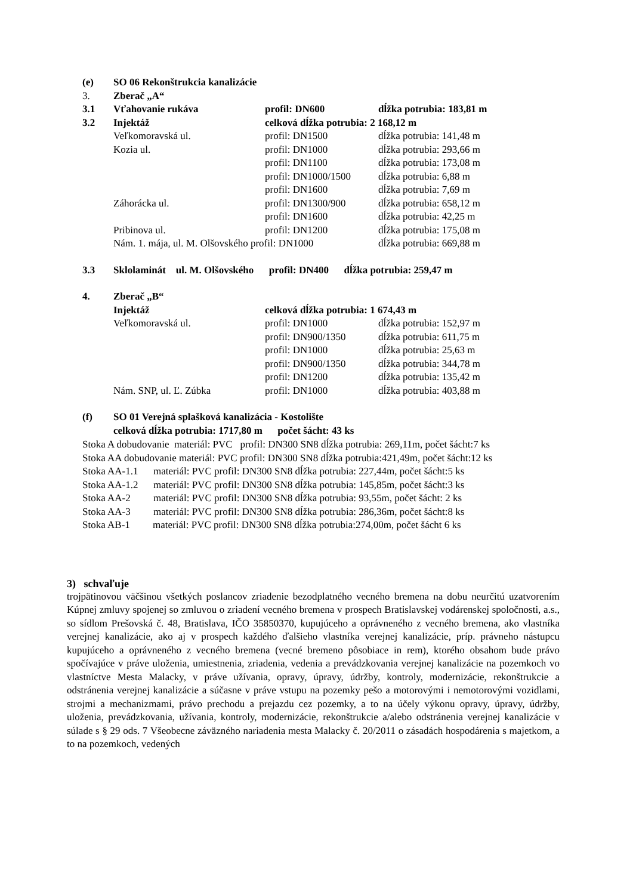| (e) | SO 06 Rekonštrukcia kanalizácie | | |
| 3. | Zberač „A“ | | |
| 3.1 | Vťahovanie rukáva | profil: DN600 | dĺžka potrubia: 183,81 m |
| 3.2 | Injektáž | celková dĺžka potrubia: 2 168,12 m | |
| | Veľkomoravská ul. | profil: DN1500 | dĺžka potrubia: 141,48 m |
| | Kozia ul. | profil: DN1000 | dĺžka potrubia: 293,66 m |
| | | profil: DN1100 | dĺžka potrubia: 173,08 m |
| | | profil: DN1000/1500 | dĺžka potrubia: 6,88 m |
| | | profil: DN1600 | dĺžka potrubia: 7,69 m |
| | Záhorácka ul. | profil: DN1300/900 | dĺžka potrubia: 658,12 m |
| | | profil: DN1600 | dĺžka potrubia: 42,25 m |
| | Pribinova ul. | profil: DN1200 | dĺžka potrubia: 175,08 m |
| | Nám. 1. mája, ul. M. Olšovského profil: DN1000 | | dĺžka potrubia: 669,88 m |
| 3.3 | Sklolaminát ul. M. Olšovského profil: DN400 dĺžka potrubia: 259,47 m | | |
| 4. | Zberač „B“ | | |
| | Injektáž | celková dĺžka potrubia: 1 674,43 m | |
| | Veľkomoravská ul. | profil: DN1000 | dĺžka potrubia: 152,97 m |
| | | profil: DN900/1350 | dĺžka potrubia: 611,75 m |
| | | profil: DN1000 | dĺžka potrubia: 25,63 m |
| | | profil: DN900/1350 | dĺžka potrubia: 344,78 m |
| | | profil: DN1200 | dĺžka potrubia: 135,42 m |
| | Nám. SNP, ul. Ľ. Zúbka | profil: DN1000 | dĺžka potrubia: 403,88 m |
| (f) | SO 01 Verejná splašková kanalizácia - Kostolište | | |
| | celková dĺžka potrubia: 1717,80 m počet šácht: 43 ks | | |
Stoka A dobudovanie materiál: PVC profil: DN300 SN8 dĺžka potrubia: 269,11m, počet šácht:7 ks
Stoka AA dobudovanie materiál: PVC profil: DN300 SN8 dĺžka potrubia:421,49m, počet šácht:12 ks
Stoka AA-1.1 materiál: PVC profil: DN300 SN8 dĺžka potrubia: 227,44m, počet šácht:5 ks
Stoka AA-1.2 materiál: PVC profil: DN300 SN8 dĺžka potrubia: 145,85m, počet šácht:3 ks
Stoka AA-2 materiál: PVC profil: DN300 SN8 dĺžka potrubia: 93,55m, počet šácht: 2 ks
Stoka AA-3 materiál: PVC profil: DN300 SN8 dĺžka potrubia: 286,36m, počet šácht:8 ks
Stoka AB-1 materiál: PVC profil: DN300 SN8 dĺžka potrubia:274,00m, počet šácht 6 ks
3) schvaľuje
trojpätinovou väčšinou všetkých poslancov zriadenie bezodplatného vecného bremena na dobu neurčitú uzatvorením Kúpnej zmluvy spojenej so zmluvou o zriadení vecného bremena v prospech Bratislavskej vodárenskej spoločnosti, a.s., so sídlom Prešovská č. 48, Bratislava, IČO 35850370, kupujúceho a oprávneného z vecného bremena, ako vlastníka verejnej kanalizácie, ako aj v prospech každého ďalšieho vlastníka verejnej kanalizácie, príp. právneho nástupcu kupujúceho a oprávneného z vecného bremena (vecné bremeno pôsobiace in rem), ktorého obsahom bude právo spočívajúce v práve uloženia, umiestnenia, zriadenia, vedenia a prevádzkovania verejnej kanalizácie na pozemkoch vo vlastníctve Mesta Malacky, v práve užívania, opravy, úpravy, údržby, kontroly, modernizácie, rekonštrukcie a odstránenia verejnej kanalizácie a súčasne v práve vstupu na pozemky pešo a motorovými i nemotorovými vozidlami, strojmi a mechanizmami, právo prechodu a prejazdu cez pozemky, a to na účely výkonu opravy, úpravy, údržby, uloženia, prevádzkovania, užívania, kontroly, modernizácie, rekonštrukcie a/alebo odstránenia verejnej kanalizácie v súlade s § 29 ods. 7 Všeobecne záväzného nariadenia mesta Malacky č. 20/2011 o zásadách hospodárenia s majetkom, a to na pozemkoch, vedených